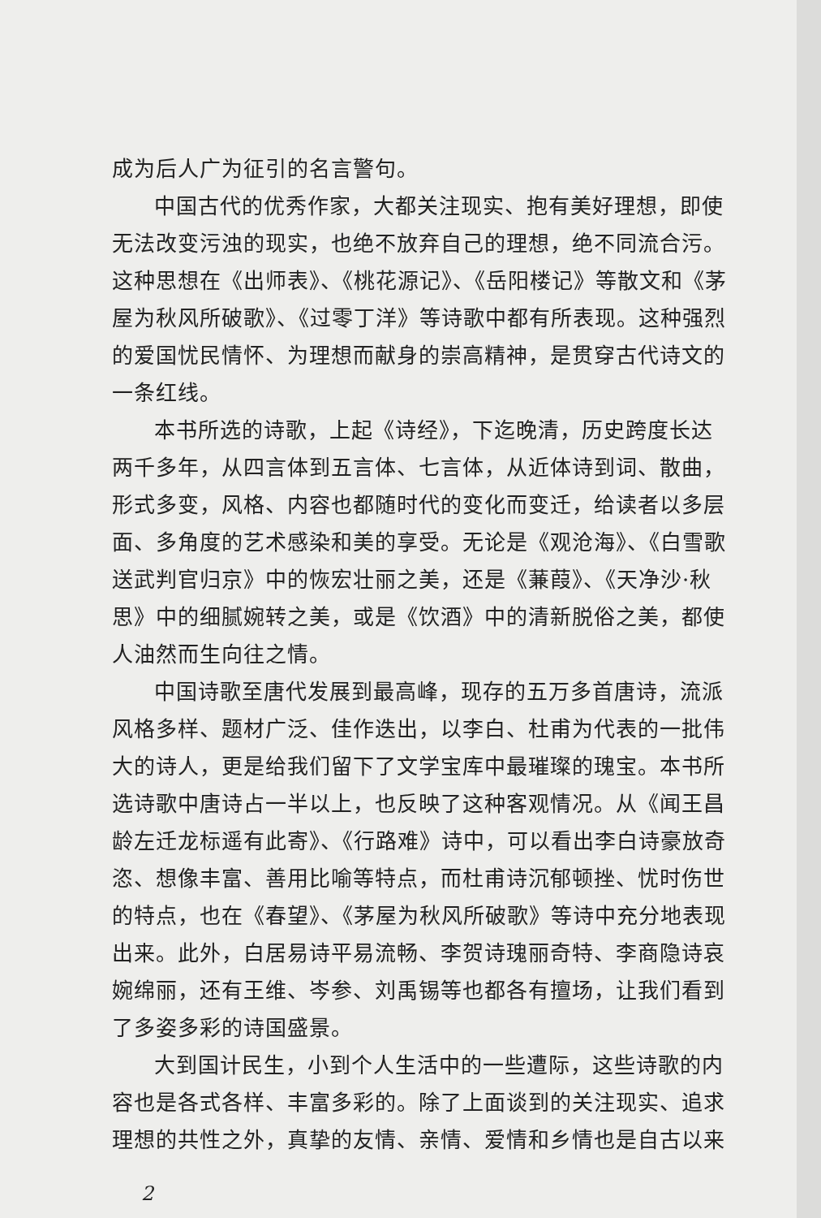成为后人广为征引的名言警句。
中国古代的优秀作家，大都关注现实、抱有美好理想，即使无法改变污浊的现实，也绝不放弃自己的理想，绝不同流合污。这种思想在《出师表》、《桃花源记》、《岳阳楼记》等散文和《茅屋为秋风所破歌》、《过零丁洋》等诗歌中都有所表现。这种强烈的爱国忧民情怀、为理想而献身的崇高精神，是贯穿古代诗文的一条红线。
本书所选的诗歌，上起《诗经》，下迄晚清，历史跨度长达两千多年，从四言体到五言体、七言体，从近体诗到词、散曲，形式多变，风格、内容也都随时代的变化而变迁，给读者以多层面、多角度的艺术感染和美的享受。无论是《观沧海》、《白雪歌送武判官归京》中的恢宏壮丽之美，还是《蒹葭》、《天净沙·秋思》中的细腻婉转之美，或是《饮酒》中的清新脱俗之美，都使人油然而生向往之情。
中国诗歌至唐代发展到最高峰，现存的五万多首唐诗，流派风格多样、题材广泛、佳作迭出，以李白、杜甫为代表的一批伟大的诗人，更是给我们留下了文学宝库中最璀璨的瑰宝。本书所选诗歌中唐诗占一半以上，也反映了这种客观情况。从《闻王昌龄左迁龙标遥有此寄》、《行路难》诗中，可以看出李白诗豪放奇恣、想像丰富、善用比喻等特点，而杜甫诗沉郁顿挫、忧时伤世的特点，也在《春望》、《茅屋为秋风所破歌》等诗中充分地表现出来。此外，白居易诗平易流畅、李贺诗瑰丽奇特、李商隐诗哀婉绵丽，还有王维、岑参、刘禹锡等也都各有擅场，让我们看到了多姿多彩的诗国盛景。
大到国计民生，小到个人生活中的一些遭际，这些诗歌的内容也是各式各样、丰富多彩的。除了上面谈到的关注现实、追求理想的共性之外，真挚的友情、亲情、爱情和乡情也是自古以来
2